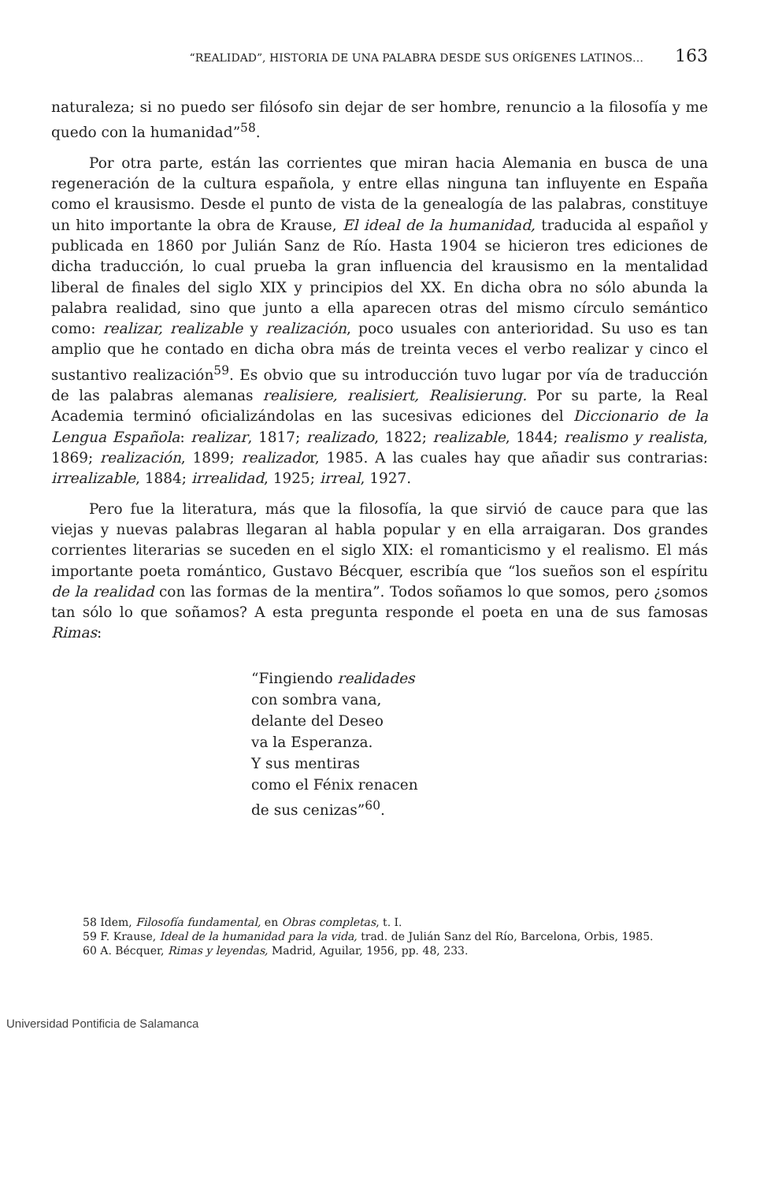“REALIDAD”, HISTORIA DE UNA PALABRA DESDE SUS ORÍGENES LATINOS… 163
naturaleza; si no puedo ser filósofo sin dejar de ser hombre, renuncio a la filosofía y me quedo con la humanidad”<sup>58</sup>.
Por otra parte, están las corrientes que miran hacia Alemania en busca de una regeneración de la cultura española, y entre ellas ninguna tan influyente en España como el krausismo. Desde el punto de vista de la genealogía de las palabras, constituye un hito importante la obra de Krause, El ideal de la humanidad, traducida al español y publicada en 1860 por Julián Sanz de Río. Hasta 1904 se hicieron tres ediciones de dicha traducción, lo cual prueba la gran influencia del krausismo en la mentalidad liberal de finales del siglo XIX y principios del XX. En dicha obra no sólo abunda la palabra realidad, sino que junto a ella aparecen otras del mismo círculo semántico como: realizar, realizable y realización, poco usuales con anterioridad. Su uso es tan amplio que he contado en dicha obra más de treinta veces el verbo realizar y cinco el sustantivo realización<sup>59</sup>. Es obvio que su introducción tuvo lugar por vía de traducción de las palabras alemanas realisiere, realisiert, Realisierung. Por su parte, la Real Academia terminó oficializándolas en las sucesivas ediciones del Diccionario de la Lengua Española: realizar, 1817; realizado, 1822; realizable, 1844; realismo y realista, 1869; realización, 1899; realizador, 1985. A las cuales hay que añadir sus contrarias: irrealizable, 1884; irrealidad, 1925; irreal, 1927.
Pero fue la literatura, más que la filosofía, la que sirvió de cauce para que las viejas y nuevas palabras llegaran al habla popular y en ella arraigaran. Dos grandes corrientes literarias se suceden en el siglo XIX: el romanticismo y el realismo. El más importante poeta romántico, Gustavo Bécquer, escribía que “los sueños son el espíritu de la realidad con las formas de la mentira”. Todos soñamos lo que somos, pero ¿somos tan sólo lo que soñamos? A esta pregunta responde el poeta en una de sus famosas Rimas:
“Fingiendo realidades
con sombra vana,
delante del Deseo
va la Esperanza.
Y sus mentiras
como el Fénix renacen
de sus cenizas”<sup>60</sup>.
58 Idem, Filosofía fundamental, en Obras completas, t. I.
59 F. Krause, Ideal de la humanidad para la vida, trad. de Julián Sanz del Río, Barcelona, Orbis, 1985.
60 A. Bécquer, Rimas y leyendas, Madrid, Aguilar, 1956, pp. 48, 233.
Universidad Pontificia de Salamanca